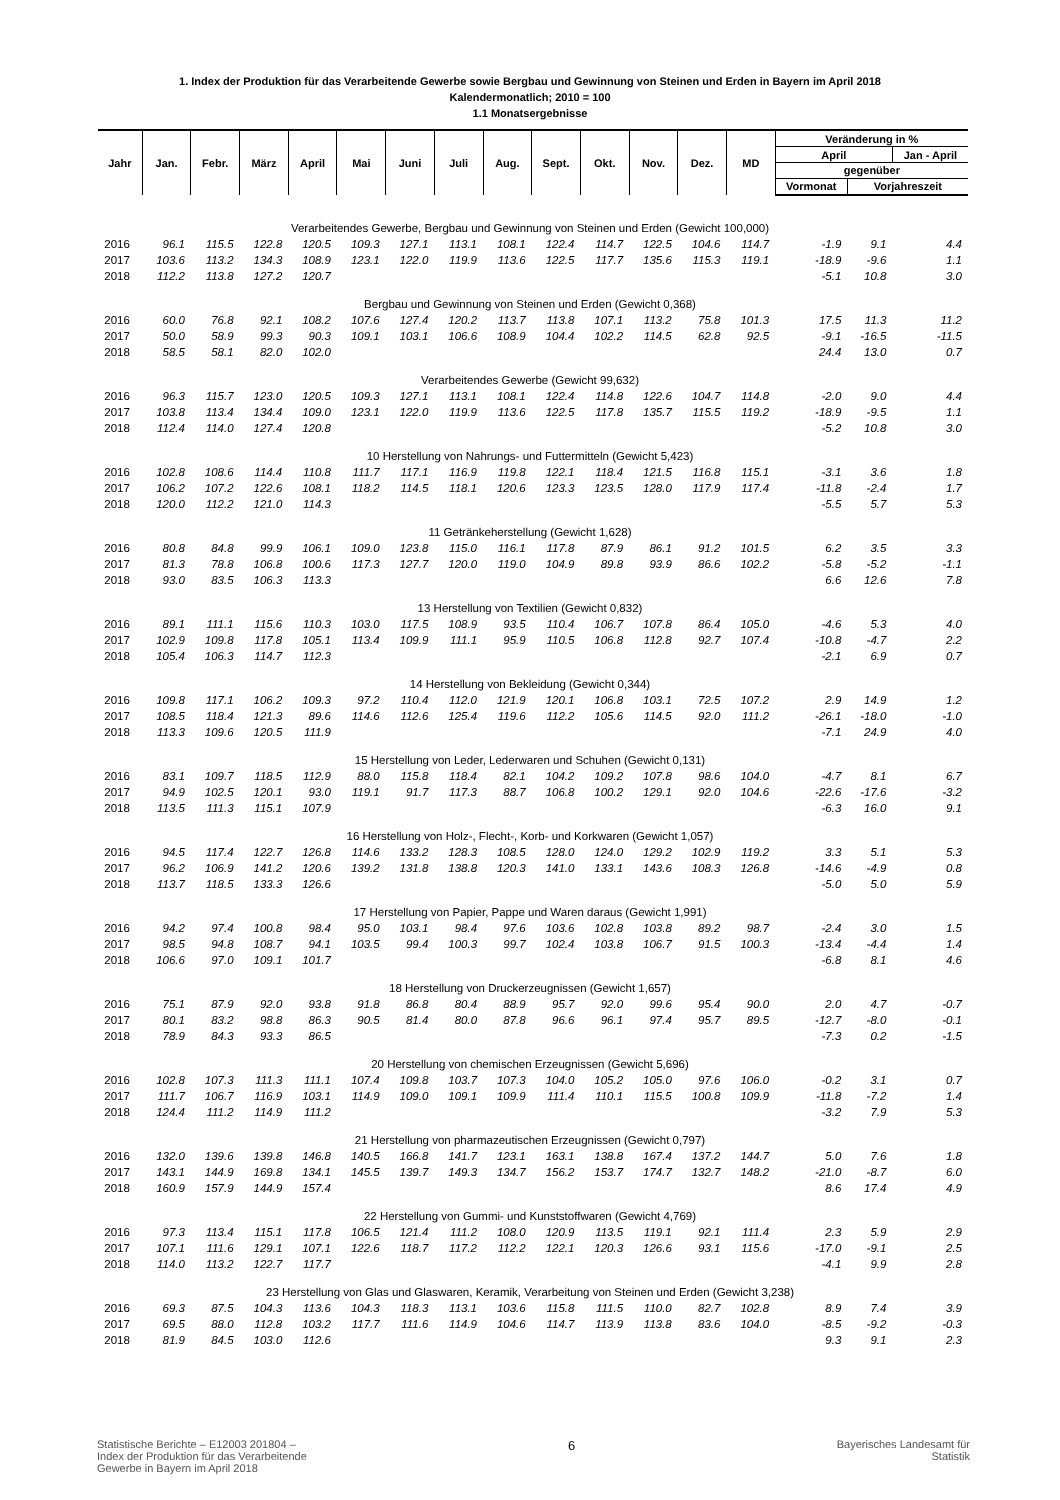1. Index der Produktion für das Verarbeitende Gewerbe sowie Bergbau und Gewinnung von Steinen und Erden in Bayern im April 2018
Kalendermonatlich; 2010 = 100
1.1 Monatsergebnisse
| Jahr | Jan. | Febr. | März | April | Mai | Juni | Juli | Aug. | Sept. | Okt. | Nov. | Dez. | MD | Veränderung in % | | |
| --- | --- | --- | --- | --- | --- | --- | --- | --- | --- | --- | --- | --- | --- | --- | --- | --- |
| | | | | | | | | | | | | | | April | | Jan - April |
| | | | | | | | | | | | | | | gegenüber | | |
| | | | | | | | | | | | | | | Vormonat | Vorjahreszeit | |
| Verarbeitendes Gewerbe, Bergbau und Gewinnung von Steinen und Erden (Gewicht 100,000) | | | | | | | | | | | | | | | | |
| 2016 | 96.1 | 115.5 | 122.8 | 120.5 | 109.3 | 127.1 | 113.1 | 108.1 | 122.4 | 114.7 | 122.5 | 104.6 | 114.7 | -1.9 | 9.1 | 4.4 |
| 2017 | 103.6 | 113.2 | 134.3 | 108.9 | 123.1 | 122.0 | 119.9 | 113.6 | 122.5 | 117.7 | 135.6 | 115.3 | 119.1 | -18.9 | -9.6 | 1.1 |
| 2018 | 112.2 | 113.8 | 127.2 | 120.7 | | | | | | | | | | -5.1 | 10.8 | 3.0 |
| Bergbau und Gewinnung von Steinen und Erden (Gewicht 0,368) | | | | | | | | | | | | | | | | |
| 2016 | 60.0 | 76.8 | 92.1 | 108.2 | 107.6 | 127.4 | 120.2 | 113.7 | 113.8 | 107.1 | 113.2 | 75.8 | 101.3 | 17.5 | 11.3 | 11.2 |
| 2017 | 50.0 | 58.9 | 99.3 | 90.3 | 109.1 | 103.1 | 106.6 | 108.9 | 104.4 | 102.2 | 114.5 | 62.8 | 92.5 | -9.1 | -16.5 | -11.5 |
| 2018 | 58.5 | 58.1 | 82.0 | 102.0 | | | | | | | | | | 24.4 | 13.0 | 0.7 |
| Verarbeitendes Gewerbe (Gewicht 99,632) | | | | | | | | | | | | | | | | |
| 2016 | 96.3 | 115.7 | 123.0 | 120.5 | 109.3 | 127.1 | 113.1 | 108.1 | 122.4 | 114.8 | 122.6 | 104.7 | 114.8 | -2.0 | 9.0 | 4.4 |
| 2017 | 103.8 | 113.4 | 134.4 | 109.0 | 123.1 | 122.0 | 119.9 | 113.6 | 122.5 | 117.8 | 135.7 | 115.5 | 119.2 | -18.9 | -9.5 | 1.1 |
| 2018 | 112.4 | 114.0 | 127.4 | 120.8 | | | | | | | | | | -5.2 | 10.8 | 3.0 |
| 10 Herstellung von Nahrungs- und Futtermitteln (Gewicht 5,423) | | | | | | | | | | | | | | | | |
| 2016 | 102.8 | 108.6 | 114.4 | 110.8 | 111.7 | 117.1 | 116.9 | 119.8 | 122.1 | 118.4 | 121.5 | 116.8 | 115.1 | -3.1 | 3.6 | 1.8 |
| 2017 | 106.2 | 107.2 | 122.6 | 108.1 | 118.2 | 114.5 | 118.1 | 120.6 | 123.3 | 123.5 | 128.0 | 117.9 | 117.4 | -11.8 | -2.4 | 1.7 |
| 2018 | 120.0 | 112.2 | 121.0 | 114.3 | | | | | | | | | | -5.5 | 5.7 | 5.3 |
| 11 Getränkeherstellung (Gewicht 1,628) | | | | | | | | | | | | | | | | |
| 2016 | 80.8 | 84.8 | 99.9 | 106.1 | 109.0 | 123.8 | 115.0 | 116.1 | 117.8 | 87.9 | 86.1 | 91.2 | 101.5 | 6.2 | 3.5 | 3.3 |
| 2017 | 81.3 | 78.8 | 106.8 | 100.6 | 117.3 | 127.7 | 120.0 | 119.0 | 104.9 | 89.8 | 93.9 | 86.6 | 102.2 | -5.8 | -5.2 | -1.1 |
| 2018 | 93.0 | 83.5 | 106.3 | 113.3 | | | | | | | | | | 6.6 | 12.6 | 7.8 |
| 13 Herstellung von Textilien (Gewicht 0,832) | | | | | | | | | | | | | | | | |
| 2016 | 89.1 | 111.1 | 115.6 | 110.3 | 103.0 | 117.5 | 108.9 | 93.5 | 110.4 | 106.7 | 107.8 | 86.4 | 105.0 | -4.6 | 5.3 | 4.0 |
| 2017 | 102.9 | 109.8 | 117.8 | 105.1 | 113.4 | 109.9 | 111.1 | 95.9 | 110.5 | 106.8 | 112.8 | 92.7 | 107.4 | -10.8 | -4.7 | 2.2 |
| 2018 | 105.4 | 106.3 | 114.7 | 112.3 | | | | | | | | | | -2.1 | 6.9 | 0.7 |
| 14 Herstellung von Bekleidung (Gewicht 0,344) | | | | | | | | | | | | | | | | |
| 2016 | 109.8 | 117.1 | 106.2 | 109.3 | 97.2 | 110.4 | 112.0 | 121.9 | 120.1 | 106.8 | 103.1 | 72.5 | 107.2 | 2.9 | 14.9 | 1.2 |
| 2017 | 108.5 | 118.4 | 121.3 | 89.6 | 114.6 | 112.6 | 125.4 | 119.6 | 112.2 | 105.6 | 114.5 | 92.0 | 111.2 | -26.1 | -18.0 | -1.0 |
| 2018 | 113.3 | 109.6 | 120.5 | 111.9 | | | | | | | | | | -7.1 | 24.9 | 4.0 |
| 15 Herstellung von Leder, Lederwaren und Schuhen (Gewicht 0,131) | | | | | | | | | | | | | | | | |
| 2016 | 83.1 | 109.7 | 118.5 | 112.9 | 88.0 | 115.8 | 118.4 | 82.1 | 104.2 | 109.2 | 107.8 | 98.6 | 104.0 | -4.7 | 8.1 | 6.7 |
| 2017 | 94.9 | 102.5 | 120.1 | 93.0 | 119.1 | 91.7 | 117.3 | 88.7 | 106.8 | 100.2 | 129.1 | 92.0 | 104.6 | -22.6 | -17.6 | -3.2 |
| 2018 | 113.5 | 111.3 | 115.1 | 107.9 | | | | | | | | | | -6.3 | 16.0 | 9.1 |
| 16 Herstellung von Holz-, Flecht-, Korb- und Korkwaren (Gewicht 1,057) | | | | | | | | | | | | | | | | |
| 2016 | 94.5 | 117.4 | 122.7 | 126.8 | 114.6 | 133.2 | 128.3 | 108.5 | 128.0 | 124.0 | 129.2 | 102.9 | 119.2 | 3.3 | 5.1 | 5.3 |
| 2017 | 96.2 | 106.9 | 141.2 | 120.6 | 139.2 | 131.8 | 138.8 | 120.3 | 141.0 | 133.1 | 143.6 | 108.3 | 126.8 | -14.6 | -4.9 | 0.8 |
| 2018 | 113.7 | 118.5 | 133.3 | 126.6 | | | | | | | | | | -5.0 | 5.0 | 5.9 |
| 17 Herstellung von Papier, Pappe und Waren daraus (Gewicht 1,991) | | | | | | | | | | | | | | | | |
| 2016 | 94.2 | 97.4 | 100.8 | 98.4 | 95.0 | 103.1 | 98.4 | 97.6 | 103.6 | 102.8 | 103.8 | 89.2 | 98.7 | -2.4 | 3.0 | 1.5 |
| 2017 | 98.5 | 94.8 | 108.7 | 94.1 | 103.5 | 99.4 | 100.3 | 99.7 | 102.4 | 103.8 | 106.7 | 91.5 | 100.3 | -13.4 | -4.4 | 1.4 |
| 2018 | 106.6 | 97.0 | 109.1 | 101.7 | | | | | | | | | | -6.8 | 8.1 | 4.6 |
| 18 Herstellung von Druckerzeugnissen (Gewicht 1,657) | | | | | | | | | | | | | | | | |
| 2016 | 75.1 | 87.9 | 92.0 | 93.8 | 91.8 | 86.8 | 80.4 | 88.9 | 95.7 | 92.0 | 99.6 | 95.4 | 90.0 | 2.0 | 4.7 | -0.7 |
| 2017 | 80.1 | 83.2 | 98.8 | 86.3 | 90.5 | 81.4 | 80.0 | 87.8 | 96.6 | 96.1 | 97.4 | 95.7 | 89.5 | -12.7 | -8.0 | -0.1 |
| 2018 | 78.9 | 84.3 | 93.3 | 86.5 | | | | | | | | | | -7.3 | 0.2 | -1.5 |
| 20 Herstellung von chemischen Erzeugnissen (Gewicht 5,696) | | | | | | | | | | | | | | | | |
| 2016 | 102.8 | 107.3 | 111.3 | 111.1 | 107.4 | 109.8 | 103.7 | 107.3 | 104.0 | 105.2 | 105.0 | 97.6 | 106.0 | -0.2 | 3.1 | 0.7 |
| 2017 | 111.7 | 106.7 | 116.9 | 103.1 | 114.9 | 109.0 | 109.1 | 109.9 | 111.4 | 110.1 | 115.5 | 100.8 | 109.9 | -11.8 | -7.2 | 1.4 |
| 2018 | 124.4 | 111.2 | 114.9 | 111.2 | | | | | | | | | | -3.2 | 7.9 | 5.3 |
| 21 Herstellung von pharmazeutischen Erzeugnissen (Gewicht 0,797) | | | | | | | | | | | | | | | | |
| 2016 | 132.0 | 139.6 | 139.8 | 146.8 | 140.5 | 166.8 | 141.7 | 123.1 | 163.1 | 138.8 | 167.4 | 137.2 | 144.7 | 5.0 | 7.6 | 1.8 |
| 2017 | 143.1 | 144.9 | 169.8 | 134.1 | 145.5 | 139.7 | 149.3 | 134.7 | 156.2 | 153.7 | 174.7 | 132.7 | 148.2 | -21.0 | -8.7 | 6.0 |
| 2018 | 160.9 | 157.9 | 144.9 | 157.4 | | | | | | | | | | 8.6 | 17.4 | 4.9 |
| 22 Herstellung von Gummi- und Kunststoffwaren (Gewicht 4,769) | | | | | | | | | | | | | | | | |
| 2016 | 97.3 | 113.4 | 115.1 | 117.8 | 106.5 | 121.4 | 111.2 | 108.0 | 120.9 | 113.5 | 119.1 | 92.1 | 111.4 | 2.3 | 5.9 | 2.9 |
| 2017 | 107.1 | 111.6 | 129.1 | 107.1 | 122.6 | 118.7 | 117.2 | 112.2 | 122.1 | 120.3 | 126.6 | 93.1 | 115.6 | -17.0 | -9.1 | 2.5 |
| 2018 | 114.0 | 113.2 | 122.7 | 117.7 | | | | | | | | | | -4.1 | 9.9 | 2.8 |
| 23 Herstellung von Glas und Glaswaren, Keramik, Verarbeitung von Steinen und Erden (Gewicht 3,238) | | | | | | | | | | | | | | | | |
| 2016 | 69.3 | 87.5 | 104.3 | 113.6 | 104.3 | 118.3 | 113.1 | 103.6 | 115.8 | 111.5 | 110.0 | 82.7 | 102.8 | 8.9 | 7.4 | 3.9 |
| 2017 | 69.5 | 88.0 | 112.8 | 103.2 | 117.7 | 111.6 | 114.9 | 104.6 | 114.7 | 113.9 | 113.8 | 83.6 | 104.0 | -8.5 | -9.2 | -0.3 |
| 2018 | 81.9 | 84.5 | 103.0 | 112.6 | | | | | | | | | | 9.3 | 9.1 | 2.3 |
Statistische Berichte – E12003 201804 –
Index der Produktion für das Verarbeitende
Gewerbe in Bayern im April 2018
6
Bayerisches Landesamt für
Statistik